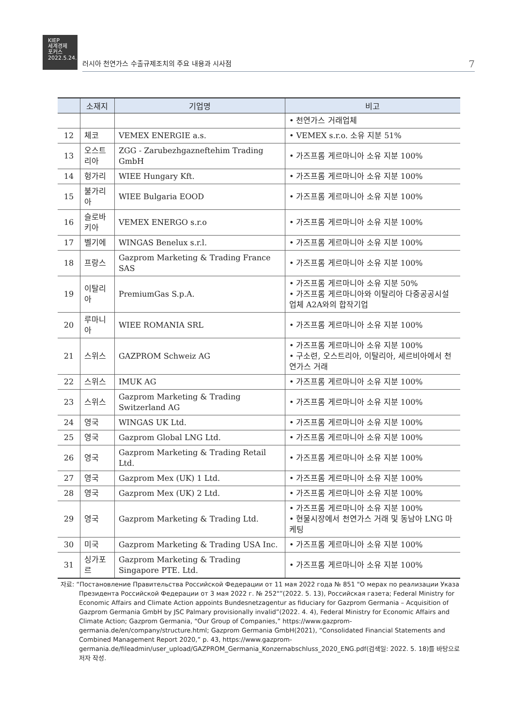KIEP
세계경제
포커스
2022.5.24.
러시아 천연가스 수출규제조치의 주요 내용과 시사점 7
| | 소재지 | 기업명 | 비고 |
| --- | --- | --- | --- |
| | | | • 천연가스 거래업체 |
| 12 | 체코 | VEMEX ENERGIE a.s. | • VEMEX s.r.o. 소유 지분 51% |
| 13 | 오스트리아 | ZGG - Zarubezhgazneftehim Trading GmbH | • 가즈프롬 게르마니아 소유 지분 100% |
| 14 | 헝가리 | WIEE Hungary Kft. | • 가즈프롬 게르마니아 소유 지분 100% |
| 15 | 불가리아 | WIEE Bulgaria EOOD | • 가즈프롬 게르마니아 소유 지분 100% |
| 16 | 슬로바키아 | VEMEX ENERGO s.r.o | • 가즈프롬 게르마니아 소유 지분 100% |
| 17 | 벨기에 | WINGAS Benelux s.r.l. | • 가즈프롬 게르마니아 소유 지분 100% |
| 18 | 프랑스 | Gazprom Marketing & Trading France SAS | • 가즈프롬 게르마니아 소유 지분 100% |
| 19 | 이탈리아 | PremiumGas S.p.A. | • 가즈프롬 게르마니아 소유 지분 50% • 가즈프롬 게르마니아와 이탈리아 다중공공시설 업체 A2A와의 합작기업 |
| 20 | 루마니아 | WIEE ROMANIA SRL | • 가즈프롬 게르마니아 소유 지분 100% |
| 21 | 스위스 | GAZPROM Schweiz AG | • 가즈프롬 게르마니아 소유 지분 100% • 구소련, 오스트리아, 이탈리아, 세르비아에서 천연가스 거래 |
| 22 | 스위스 | IMUK AG | • 가즈프롬 게르마니아 소유 지분 100% |
| 23 | 스위스 | Gazprom Marketing & Trading Switzerland AG | • 가즈프롬 게르마니아 소유 지분 100% |
| 24 | 영국 | WINGAS UK Ltd. | • 가즈프롬 게르마니아 소유 지분 100% |
| 25 | 영국 | Gazprom Global LNG Ltd. | • 가즈프롬 게르마니아 소유 지분 100% |
| 26 | 영국 | Gazprom Marketing & Trading Retail Ltd. | • 가즈프롬 게르마니아 소유 지분 100% |
| 27 | 영국 | Gazprom Mex (UK) 1 Ltd. | • 가즈프롬 게르마니아 소유 지분 100% |
| 28 | 영국 | Gazprom Mex (UK) 2 Ltd. | • 가즈프롬 게르마니아 소유 지분 100% |
| 29 | 영국 | Gazprom Marketing & Trading Ltd. | • 가즈프롬 게르마니아 소유 지분 100% • 현물시장에서 천연가스 거래 및 동남아 LNG 마케팅 |
| 30 | 미국 | Gazprom Marketing & Trading USA Inc. | • 가즈프롬 게르마니아 소유 지분 100% |
| 31 | 싱가포르 | Gazprom Marketing & Trading Singapore PTE. Ltd. | • 가즈프롬 게르마니아 소유 지분 100% |
자료: “Постановление Правительства Российской Федерации от 11 мая 2022 года № 851 "О мерах по реализации Указа Президента Российской Федерации от 3 мая 2022 г. № 252"”(2022. 5. 13), Российская газета; Federal Ministry for Economic Affairs and Climate Action appoints Bundesnetzagentur as fiduciary for Gazprom Germania – Acquisition of Gazprom Germania GmbH by JSC Palmary provisionally invalid”(2022. 4. 4), Federal Ministry for Economic Affairs and Climate Action; Gazprom Germania, “Our Group of Companies,” https://www.gazprom-germania.de/en/company/structure.html; Gazprom Germania GmbH(2021), “Consolidated Financial Statements and Combined Management Report 2020,” p. 43, https://www.gazprom-germania.de/fileadmin/user_upload/GAZPROM_Germania_Konzernabschluss_2020_ENG.pdf(검색일: 2022. 5. 18)를 바탕으로 저자 작성.